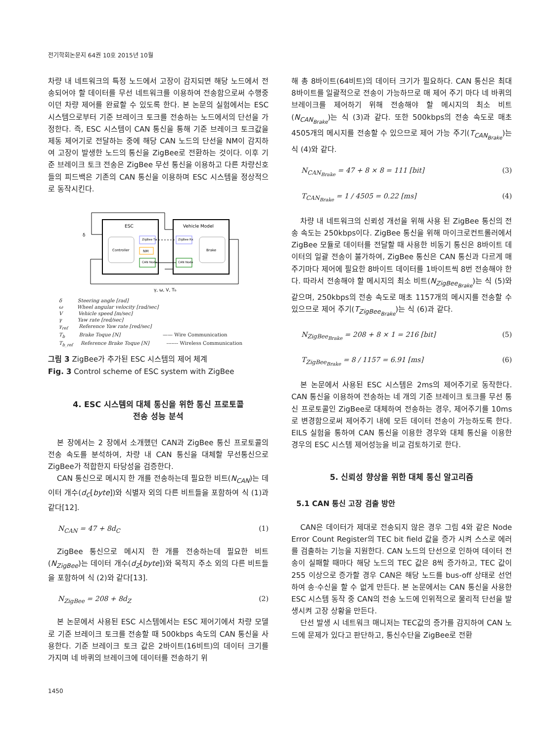전기학회논문지 64권 10호 2015년 10월
차량 내 네트워크의 특정 노드에서 고장이 감지되면 해당 노드에서 전송되어야 할 데이터를 무선 네트워크를 이용하여 전송함으로써 수행중이던 차량 제어를 완료할 수 있도록 한다. 본 논문의 실험에서는 ESC 시스템으로부터 기준 브레이크 토크를 전송하는 노드에서의 단선을 가정한다. 즉, ESC 시스템이 CAN 통신을 통해 기준 브레이크 토크값을 제동 제어기로 전달하는 중에 해당 CAN 노드의 단선을 NM이 감지하여 고장이 발생한 노드의 통신을 ZigBee로 전환하는 것이다. 이후 기준 브레이크 토크 전송은 ZigBee 무선 통신을 이용하고 다른 차량신호들의 피드백은 기존의 CAN 통신을 이용하며 ESC 시스템을 정상적으로 동작시킨다.
ESC
Vehicle Model
Controller
ZigBee Tx
NM
CAN Node
ZigBee Rx
CAN Node
Brake
δ
γ, ω, V, Tb
δ Steering angle [rad]
ω Wheel angular velocity [rad/sec]
V Vehicle speed [m/sec]
γ Yaw rate [red/sec]
γ<sub>ref</sub> Reference Yaw rate [red/sec]
T<sub>b</sub> Brake Toque [N] —— Wire Communication
T<sub>b_ref</sub> Reference Brake Toque [N] ------- Wireless Communication
그림 3 ZigBee가 추가된 ESC 시스템의 제어 체계
Fig. 3 Control scheme of ESC system with ZigBee
4. ESC 시스템의 대체 통신을 위한 통신 프로토콜
전송 성능 분석
본 장에서는 2 장에서 소개했던 CAN과 ZigBee 통신 프로토콜의 전송 속도를 분석하여, 차량 내 CAN 통신을 대체할 무선통신으로 ZigBee가 적합한지 타당성을 검증한다.
CAN 통신으로 메시지 한 개를 전송하는데 필요한 비트(N<sub>CAN</sub>)는 데이터 개수(d<sub>C</sub>[byte])와 식별자 외의 다른 비트들을 포함하여 식 (1)과 같다[12].
N<sub>CAN</sub> = 47 + 8d<sub>C</sub> (1)
ZigBee 통신으로 메시지 한 개를 전송하는데 필요한 비트(N<sub>ZigBee</sub>)는 데이터 개수(d<sub>Z</sub>[byte])와 목적지 주소 외의 다른 비트들을 포함하여 식 (2)와 같다[13].
N<sub>ZigBee</sub> = 208 + 8d<sub>Z</sub> (2)
본 논문에서 사용된 ESC 시스템에서는 ESC 제어기에서 차량 모델로 기준 브레이크 토크를 전송할 때 500kbps 속도의 CAN 통신을 사용한다. 기준 브레이크 토크 값은 2바이트(16비트)의 데이터 크기를 가지며 네 바퀴의 브레이크에 데이터를 전송하기 위
해 총 8바이트(64비트)의 데이터 크기가 필요하다. CAN 통신은 최대 8바이트를 일괄적으로 전송이 가능하므로 매 제어 주기 마다 네 바퀴의 브레이크를 제어하기 위해 전송해야 할 메시지의 최소 비트(N<sub>CAN<sub>Brake</sub></sub>)는 식 (3)과 같다. 또한 500kbps의 전송 속도로 매초 4505개의 메시지를 전송할 수 있으므로 제어 가능 주기(T<sub>CAN<sub>Brake</sub></sub>)는 식 (4)와 같다.
N<sub>CAN<sub>Brake</sub></sub> = 47 + 8 × 8 = 111 [bit] (3)
T<sub>CAN<sub>Brake</sub></sub> = 1 / 4505 = 0.22 [ms] (4)
차량 내 네트워크의 신뢰성 개선을 위해 사용 된 ZigBee 통신의 전송 속도는 250kbps이다. ZigBee 통신을 위해 마이크로컨트롤러에서 ZigBee 모듈로 데이터를 전달할 때 사용한 비동기 통신은 8바이트 데이터의 일괄 전송이 불가하여, ZigBee 통신은 CAN 통신과 다르게 매 주기마다 제어에 필요한 8바이트 데이터를 1바이트씩 8번 전송해야 한다. 따라서 전송해야 할 메시지의 최소 비트(N<sub>ZigBee<sub>Brake</sub></sub>)는 식 (5)와 같으며, 250kbps의 전송 속도로 매초 1157개의 메시지를 전송할 수 있으므로 제어 주기(T<sub>ZigBee<sub>Brake</sub></sub>)는 식 (6)과 같다.
N<sub>ZigBee<sub>Brake</sub></sub> = 208 + 8 × 1 = 216 [bit] (5)
T<sub>ZigBee<sub>Brake</sub></sub> = 8 / 1157 = 6.91 [ms] (6)
본 논문에서 사용된 ESC 시스템은 2ms의 제어주기로 동작한다. CAN 통신을 이용하여 전송하는 네 개의 기준 브레이크 토크를 무선 통신 프로토콜인 ZigBee로 대체하여 전송하는 경우, 제어주기를 10ms로 변경함으로써 제어주기 내에 모든 데이터 전송이 가능하도록 한다. EILS 실험을 통하여 CAN 통신을 이용한 경우와 대체 통신을 이용한 경우의 ESC 시스템 제어성능을 비교 검토하기로 한다.
5. 신뢰성 향상을 위한 대체 통신 알고리즘
5.1 CAN 통신 고장 검출 방안
CAN은 데이터가 제대로 전송되지 않은 경우 그림 4와 같은 Node Error Count Register의 TEC bit field 값을 증가 시켜 스스로 에러를 검출하는 기능을 지원한다. CAN 노드의 단선으로 인하여 데이터 전송이 실패할 때마다 해당 노드의 TEC 값은 8씩 증가하고, TEC 값이 255 이상으로 증가할 경우 CAN은 해당 노드를 bus-off 상태로 선언하여 송·수신을 할 수 없게 만든다. 본 논문에서는 CAN 통신을 사용한 ESC 시스템 동작 중 CAN의 전송 노드에 인위적으로 물리적 단선을 발생시켜 고장 상황을 만든다.
단선 발생 시 네트워크 매니저는 TEC값의 증가를 감지하여 CAN 노드에 문제가 있다고 판단하고, 통신수단을 ZigBee로 전환
1450